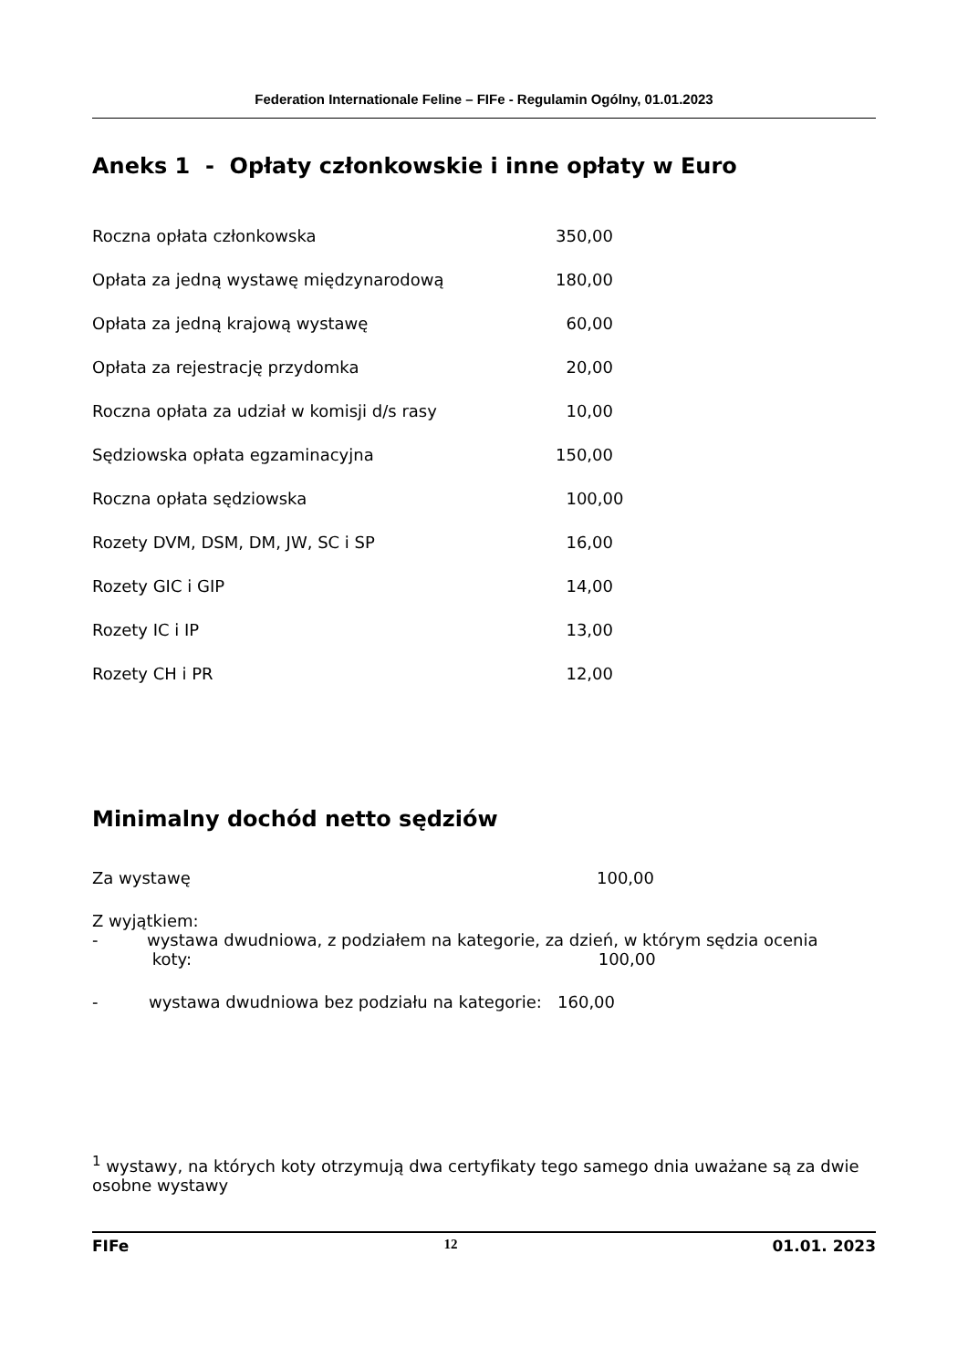Federation Internationale Feline – FIFe - Regulamin Ogólny, 01.01.2023
Aneks 1 - Opłaty członkowskie i inne opłaty w Euro
| Roczna opłata członkowska | 350,00 |
| Opłata za jedną wystawę międzynarodową | 180,00 |
| Opłata za jedną krajową wystawę | 60,00 |
| Opłata za rejestrację przydomka | 20,00 |
| Roczna opłata za udział w komisji d/s rasy | 10,00 |
| Sędziowska opłata egzaminacyjna | 150,00 |
| Roczna opłata sędziowska | 100,00 |
| Rozety DVM, DSM, DM, JW, SC i SP | 16,00 |
| Rozety GIC i GIP | 14,00 |
| Rozety IC i IP | 13,00 |
| Rozety CH i PR | 12,00 |
Minimalny dochód netto sędziów
Za wystawę 100,00
Z wyjątkiem:
- wystawa dwudniowa, z podziałem na kategorie, za dzień, w którym sędzia ocenia
koty: 100,00
- wystawa dwudniowa bez podziału na kategorie: 160,00
<sup>1</sup> wystawy, na których koty otrzymują dwa certyfikaty tego samego dnia uważane są za dwie osobne wystawy
FIFe 12 01.01. 2023